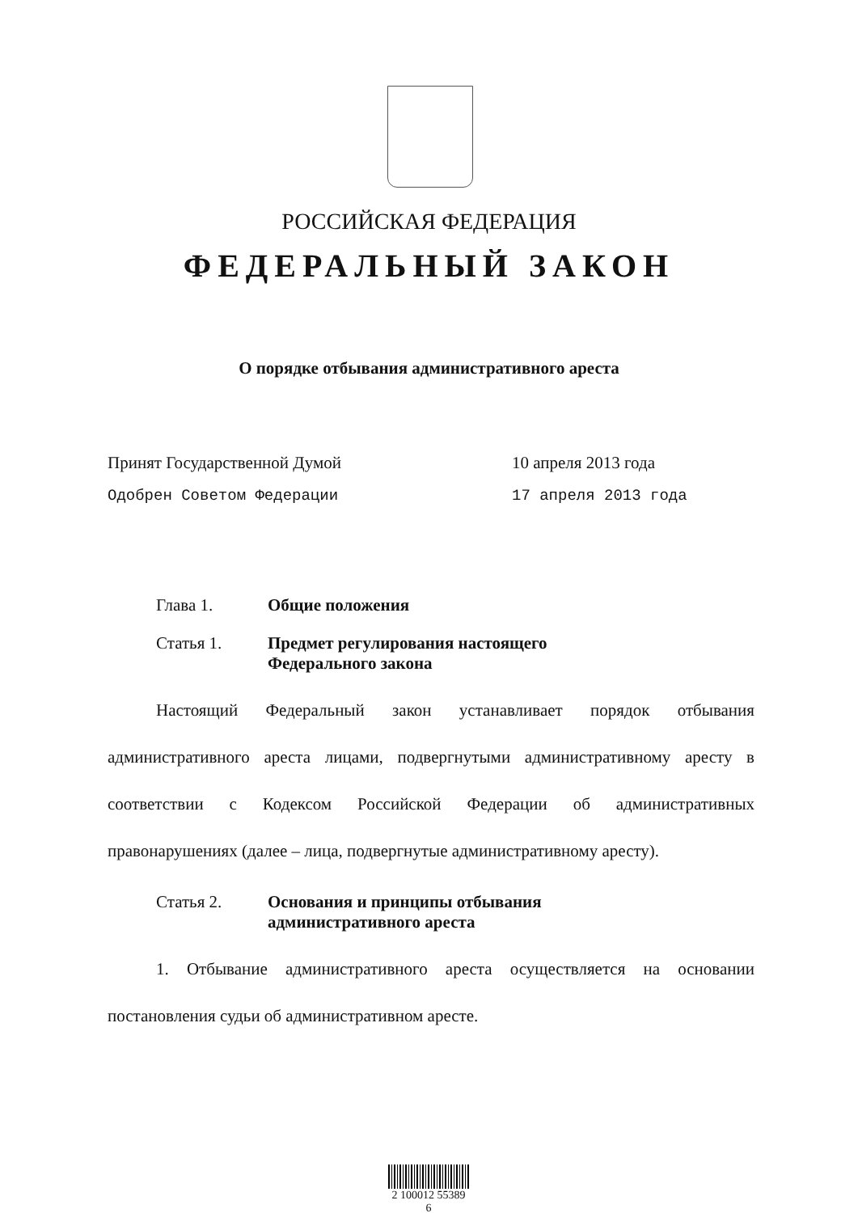РОССИЙСКАЯ ФЕДЕРАЦИЯ
ФЕДЕРАЛЬНЫЙ ЗАКОН
О порядке отбывания административного ареста
Принят Государственной Думой 10 апреля 2013 года
Одобрен Советом Федерации 17 апреля 2013 года
Глава 1. Общие положения
Статья 1. Предмет регулирования настоящего Федерального закона
Настоящий Федеральный закон устанавливает порядок отбывания административного ареста лицами, подвергнутыми административному аресту в соответствии с Кодексом Российской Федерации об административных правонарушениях (далее – лица, подвергнутые административному аресту).
Статья 2. Основания и принципы отбывания административного ареста
1. Отбывание административного ареста осуществляется на основании постановления судьи об административном аресте.
2 100012 55389 6